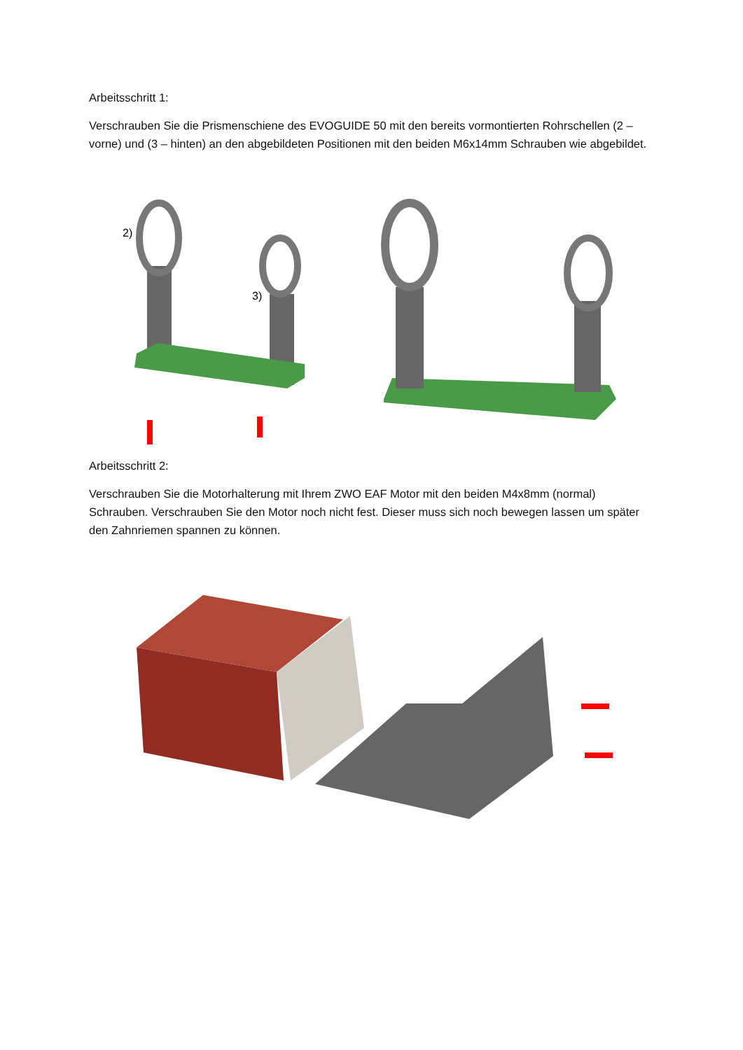Arbeitsschritt 1:
Verschrauben Sie die Prismenschiene des EVOGUIDE 50 mit den bereits vormontierten Rohrschellen (2 – vorne) und (3 – hinten) an den abgebildeten Positionen mit den beiden M6x14mm Schrauben wie abgebildet.
2)
3)
Arbeitsschritt 2:
Verschrauben Sie die Motorhalterung mit Ihrem ZWO EAF Motor mit den beiden M4x8mm (normal) Schrauben. Verschrauben Sie den Motor noch nicht fest. Dieser muss sich noch bewegen lassen um später den Zahnriemen spannen zu können.